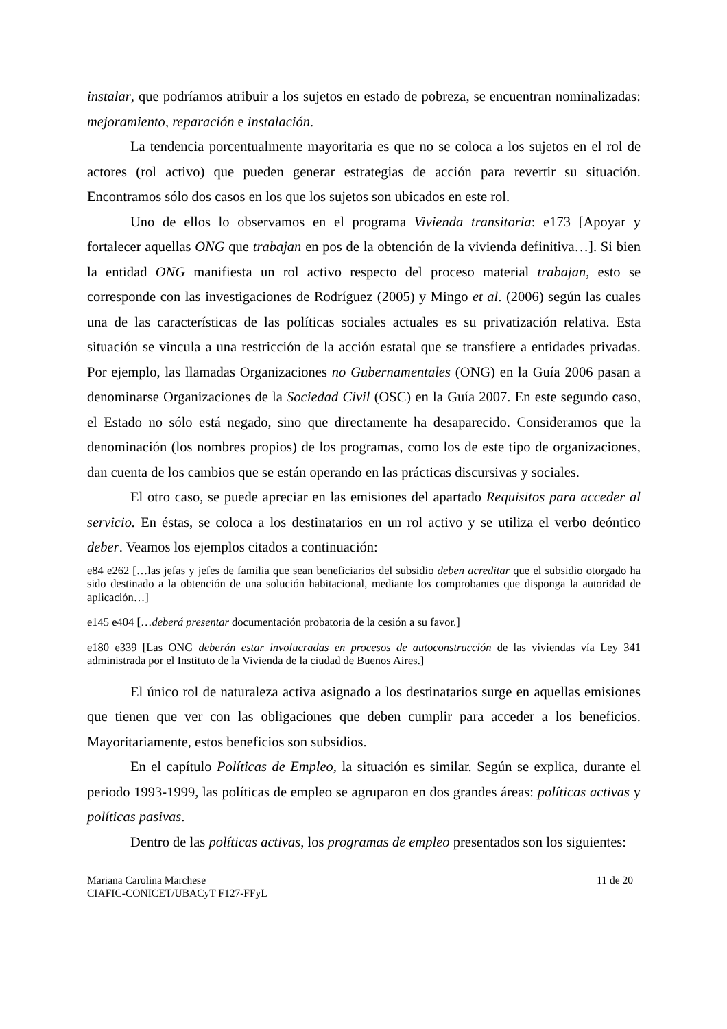instalar, que podríamos atribuir a los sujetos en estado de pobreza, se encuentran nominalizadas: mejoramiento, reparación e instalación.
La tendencia porcentualmente mayoritaria es que no se coloca a los sujetos en el rol de actores (rol activo) que pueden generar estrategias de acción para revertir su situación. Encontramos sólo dos casos en los que los sujetos son ubicados en este rol.
Uno de ellos lo observamos en el programa Vivienda transitoria: e173 [Apoyar y fortalecer aquellas ONG que trabajan en pos de la obtención de la vivienda definitiva…]. Si bien la entidad ONG manifiesta un rol activo respecto del proceso material trabajan, esto se corresponde con las investigaciones de Rodríguez (2005) y Mingo et al. (2006) según las cuales una de las características de las políticas sociales actuales es su privatización relativa. Esta situación se vincula a una restricción de la acción estatal que se transfiere a entidades privadas. Por ejemplo, las llamadas Organizaciones no Gubernamentales (ONG) en la Guía 2006 pasan a denominarse Organizaciones de la Sociedad Civil (OSC) en la Guía 2007. En este segundo caso, el Estado no sólo está negado, sino que directamente ha desaparecido. Consideramos que la denominación (los nombres propios) de los programas, como los de este tipo de organizaciones, dan cuenta de los cambios que se están operando en las prácticas discursivas y sociales.
El otro caso, se puede apreciar en las emisiones del apartado Requisitos para acceder al servicio. En éstas, se coloca a los destinatarios en un rol activo y se utiliza el verbo deóntico deber. Veamos los ejemplos citados a continuación:
e84 e262 […las jefas y jefes de familia que sean beneficiarios del subsidio deben acreditar que el subsidio otorgado ha sido destinado a la obtención de una solución habitacional, mediante los comprobantes que disponga la autoridad de aplicación…]
e145 e404 […deberá presentar documentación probatoria de la cesión a su favor.]
e180 e339 [Las ONG deberán estar involucradas en procesos de autoconstrucción de las viviendas vía Ley 341 administrada por el Instituto de la Vivienda de la ciudad de Buenos Aires.]
El único rol de naturaleza activa asignado a los destinatarios surge en aquellas emisiones que tienen que ver con las obligaciones que deben cumplir para acceder a los beneficios. Mayoritariamente, estos beneficios son subsidios.
En el capítulo Políticas de Empleo, la situación es similar. Según se explica, durante el periodo 1993-1999, las políticas de empleo se agruparon en dos grandes áreas: políticas activas y políticas pasivas.
Dentro de las políticas activas, los programas de empleo presentados son los siguientes:
Mariana Carolina Marchese
CIAFIC-CONICET/UBACyT F127-FFyL
11 de 20